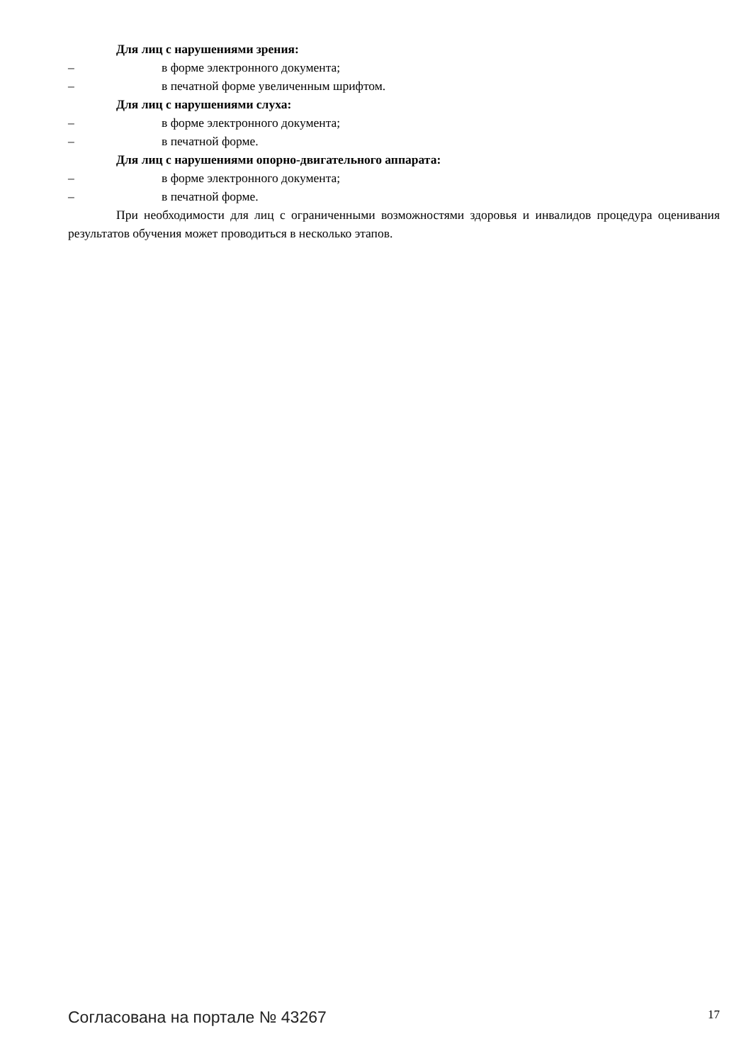Для лиц с нарушениями зрения:
– в форме электронного документа;
– в печатной форме увеличенным шрифтом.
Для лиц с нарушениями слуха:
– в форме электронного документа;
– в печатной форме.
Для лиц с нарушениями опорно-двигательного аппарата:
– в форме электронного документа;
– в печатной форме.
При необходимости для лиц с ограниченными возможностями здоровья и инвалидов процедура оценивания результатов обучения может проводиться в несколько этапов.
Согласована на портале № 43267 17